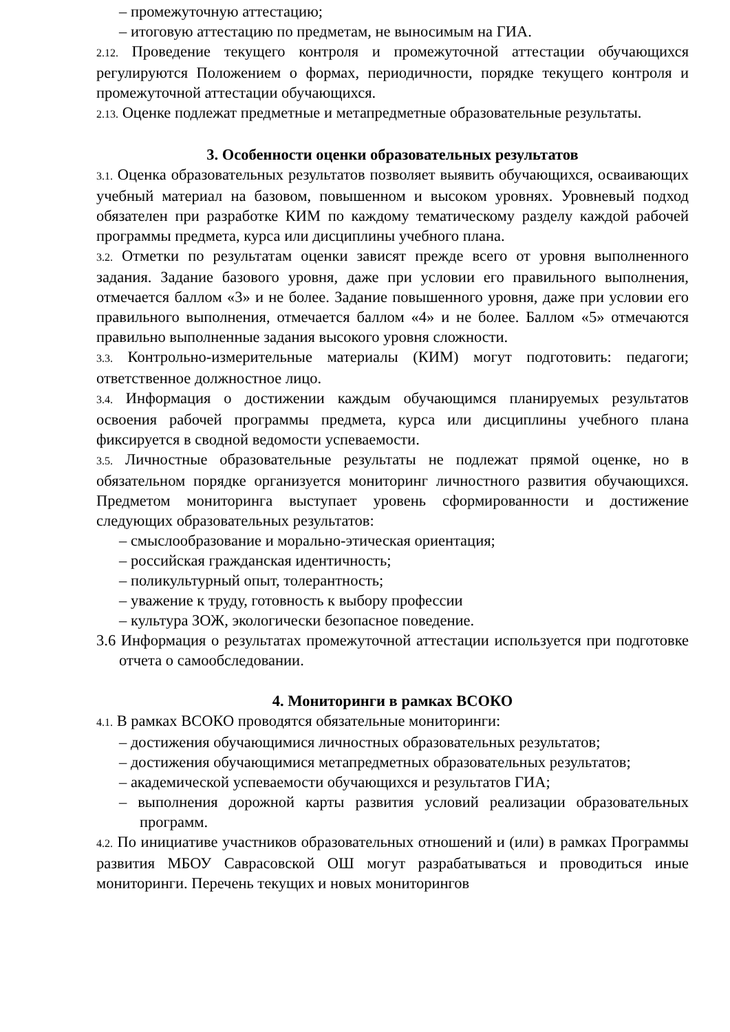– промежуточную аттестацию;
– итоговую аттестацию по предметам, не выносимым на ГИА.
2.12. Проведение текущего контроля и промежуточной аттестации обучающихся регулируются Положением о формах, периодичности, порядке текущего контроля и промежуточной аттестации обучающихся.
2.13. Оценке подлежат предметные и метапредметные образовательные результаты.
3. Особенности оценки образовательных результатов
3.1. Оценка образовательных результатов позволяет выявить обучающихся, осваивающих учебный материал на базовом, повышенном и высоком уровнях. Уровневый подход обязателен при разработке КИМ по каждому тематическому разделу каждой рабочей программы предмета, курса или дисциплины учебного плана.
3.2. Отметки по результатам оценки зависят прежде всего от уровня выполненного задания. Задание базового уровня, даже при условии его правильного выполнения, отмечается баллом «3» и не более. Задание повышенного уровня, даже при условии его правильного выполнения, отмечается баллом «4» и не более. Баллом «5» отмечаются правильно выполненные задания высокого уровня сложности.
3.3. Контрольно-измерительные материалы (КИМ) могут подготовить: педагоги; ответственное должностное лицо.
3.4. Информация о достижении каждым обучающимся планируемых результатов освоения рабочей программы предмета, курса или дисциплины учебного плана фиксируется в сводной ведомости успеваемости.
3.5. Личностные образовательные результаты не подлежат прямой оценке, но в обязательном порядке организуется мониторинг личностного развития обучающихся. Предметом мониторинга выступает уровень сформированности и достижение следующих образовательных результатов:
– смыслообразование и морально-этическая ориентация;
– российская гражданская идентичность;
– поликультурный опыт, толерантность;
– уважение к труду, готовность к выбору профессии
– культура ЗОЖ, экологически безопасное поведение.
3.6 Информация о результатах промежуточной аттестации используется при подготовке отчета о самообследовании.
4. Мониторинги в рамках ВСОКО
4.1. В рамках ВСОКО проводятся обязательные мониторинги:
– достижения обучающимися личностных образовательных результатов;
– достижения обучающимися метапредметных образовательных результатов;
– академической успеваемости обучающихся и результатов ГИА;
– выполнения дорожной карты развития условий реализации образовательных программ.
4.2. По инициативе участников образовательных отношений и (или) в рамках Программы развития МБОУ Саврасовской ОШ могут разрабатываться и проводиться иные мониторинги. Перечень текущих и новых мониторингов